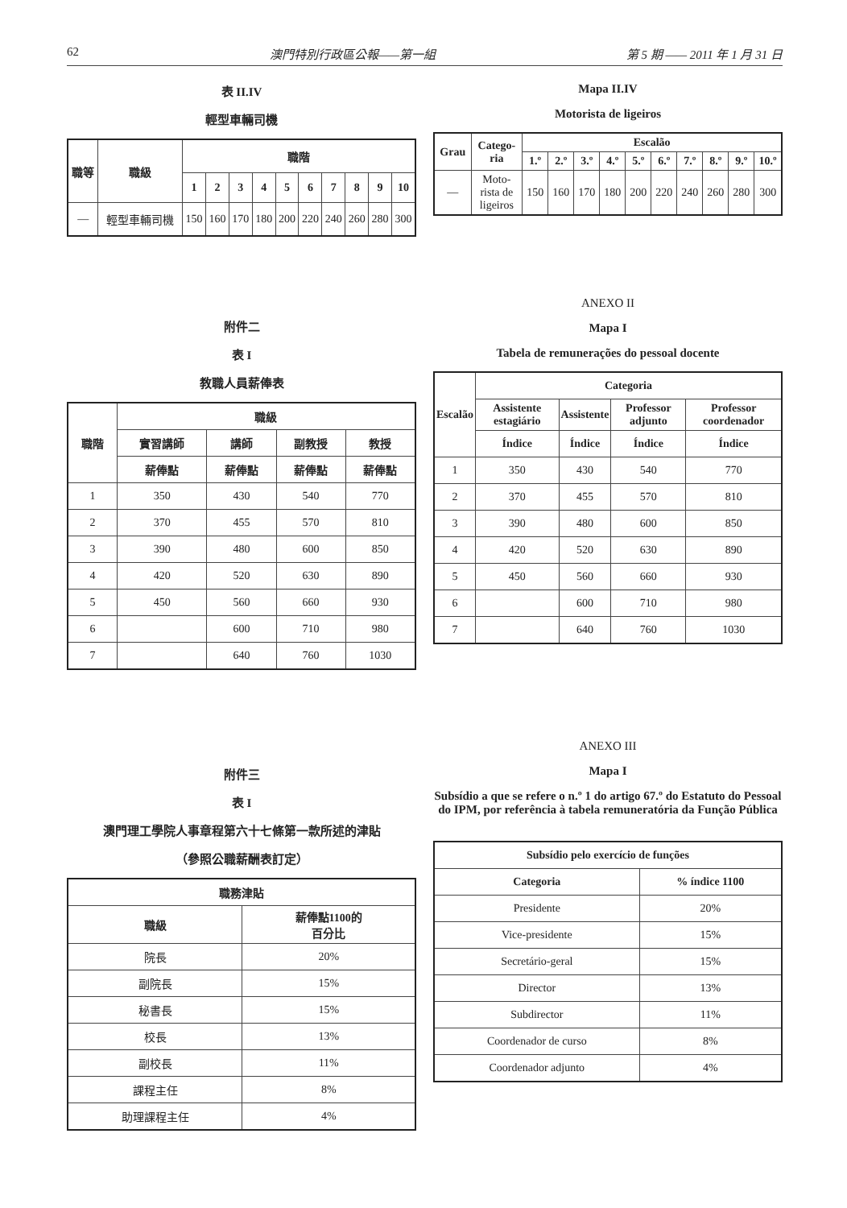62 澳門特別行政區公報——第一組 第 5 期 —— 2011 年 1 月 31 日
表 II.IV
輕型車輛司機
| 職等 | 職級 | 職階 | | | | | | | | | |
| --- | --- | --- | --- | --- | --- | --- | --- | --- | --- | --- | --- |
| | | 1 | 2 | 3 | 4 | 5 | 6 | 7 | 8 | 9 | 10 |
| — | 輕型車輛司機 | 150 | 160 | 170 | 180 | 200 | 220 | 240 | 260 | 280 | 300 |
附件二
表 I
教職人員薪俸表
| 職階 | 職級 | | | |
| --- | --- | --- | --- | --- |
| | 實習講師 | 講師 | 副教授 | 教授 |
| | 薪俸點 | 薪俸點 | 薪俸點 | 薪俸點 |
| 1 | 350 | 430 | 540 | 770 |
| 2 | 370 | 455 | 570 | 810 |
| 3 | 390 | 480 | 600 | 850 |
| 4 | 420 | 520 | 630 | 890 |
| 5 | 450 | 560 | 660 | 930 |
| 6 | | 600 | 710 | 980 |
| 7 | | 640 | 760 | 1030 |
附件三
表 I
澳門理工學院人事章程第六十七條第一款所述的津貼
（參照公職薪酬表訂定）
| 職務津貼 | |
| --- | --- |
| 職級 | 薪俸點1100的 百分比 |
| 院長 | 20% |
| 副院長 | 15% |
| 秘書長 | 15% |
| 校長 | 13% |
| 副校長 | 11% |
| 課程主任 | 8% |
| 助理課程主任 | 4% |
Mapa II.IV
Motorista de ligeiros
| Grau | Catego- ria | Escalão | | | | | | | | | |
| --- | --- | --- | --- | --- | --- | --- | --- | --- | --- | --- | --- |
| | | 1.º | 2.º | 3.º | 4.º | 5.º | 6.º | 7.º | 8.º | 9.º | 10.º |
| — | Moto- rista de ligeiros | 150 | 160 | 170 | 180 | 200 | 220 | 240 | 260 | 280 | 300 |
ANEXO II
Mapa I
Tabela de remunerações do pessoal docente
| Escalão | Categoria | | | |
| --- | --- | --- | --- | --- |
| | Assistente estagiário | Assistente | Professor adjunto | Professor coordenador |
| | Índice | Índice | Índice | Índice |
| 1 | 350 | 430 | 540 | 770 |
| 2 | 370 | 455 | 570 | 810 |
| 3 | 390 | 480 | 600 | 850 |
| 4 | 420 | 520 | 630 | 890 |
| 5 | 450 | 560 | 660 | 930 |
| 6 | | 600 | 710 | 980 |
| 7 | | 640 | 760 | 1030 |
ANEXO III
Mapa I
Subsídio a que se refere o n.º 1 do artigo 67.º do Estatuto do Pessoal do IPM, por referência à tabela remuneratória da Função Pública
| Subsídio pelo exercício de funções | |
| --- | --- |
| Categoria | % índice 1100 |
| Presidente | 20% |
| Vice-presidente | 15% |
| Secretário-geral | 15% |
| Director | 13% |
| Subdirector | 11% |
| Coordenador de curso | 8% |
| Coordenador adjunto | 4% |